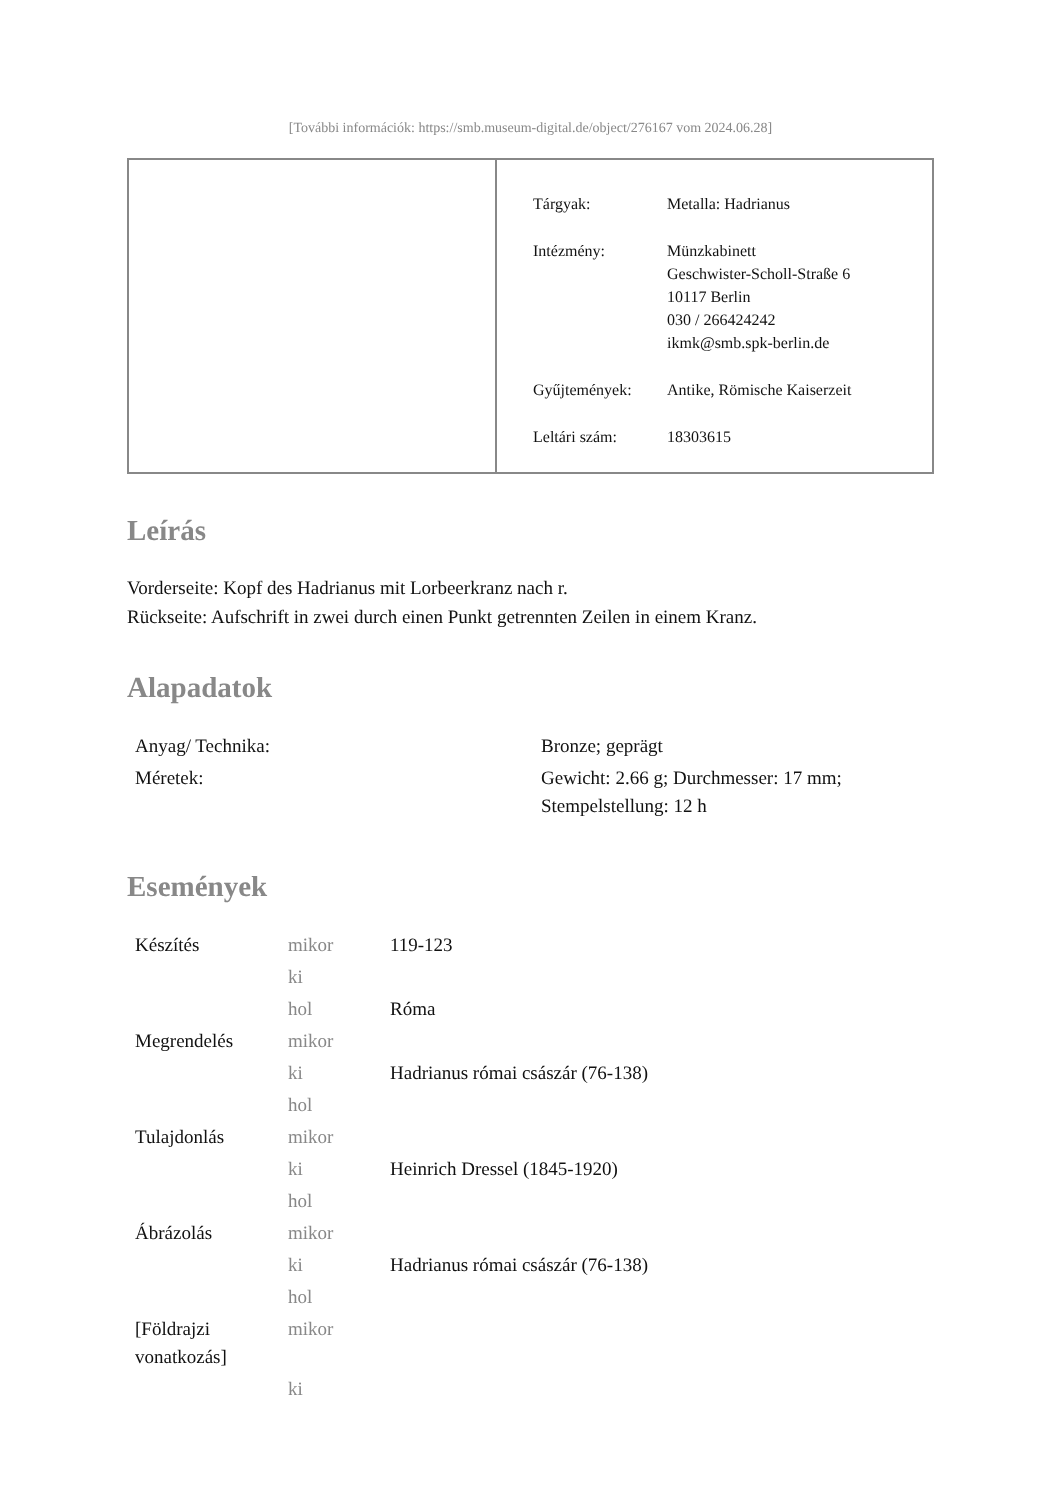[További információk: https://smb.museum-digital.de/object/276167 vom 2024.06.28]
| Tárgyak: | Metalla: Hadrianus |
| Intézmény: | Münzkabinett Geschwister-Scholl-Straße 6 10117 Berlin 030 / 266424242 ikmk@smb.spk-berlin.de |
| Gyűjtemények: | Antike, Römische Kaiserzeit |
| Leltári szám: | 18303615 |
Leírás
Vorderseite: Kopf des Hadrianus mit Lorbeerkranz nach r.
Rückseite: Aufschrift in zwei durch einen Punkt getrennten Zeilen in einem Kranz.
Alapadatok
| Anyag/ Technika: | Bronze; geprägt |
| Méretek: | Gewicht: 2.66 g; Durchmesser: 17 mm; Stempelstellung: 12 h |
Események
| Készítés | mikor | 119-123 |
| | ki | |
| | hol | Róma |
| Megrendelés | mikor | |
| | ki | Hadrianus római császár (76-138) |
| | hol | |
| Tulajdonlás | mikor | |
| | ki | Heinrich Dressel (1845-1920) |
| | hol | |
| Ábrázolás | mikor | |
| | ki | Hadrianus római császár (76-138) |
| | hol | |
| [Földrajzi vonatkozás] | mikor | |
| | ki | |